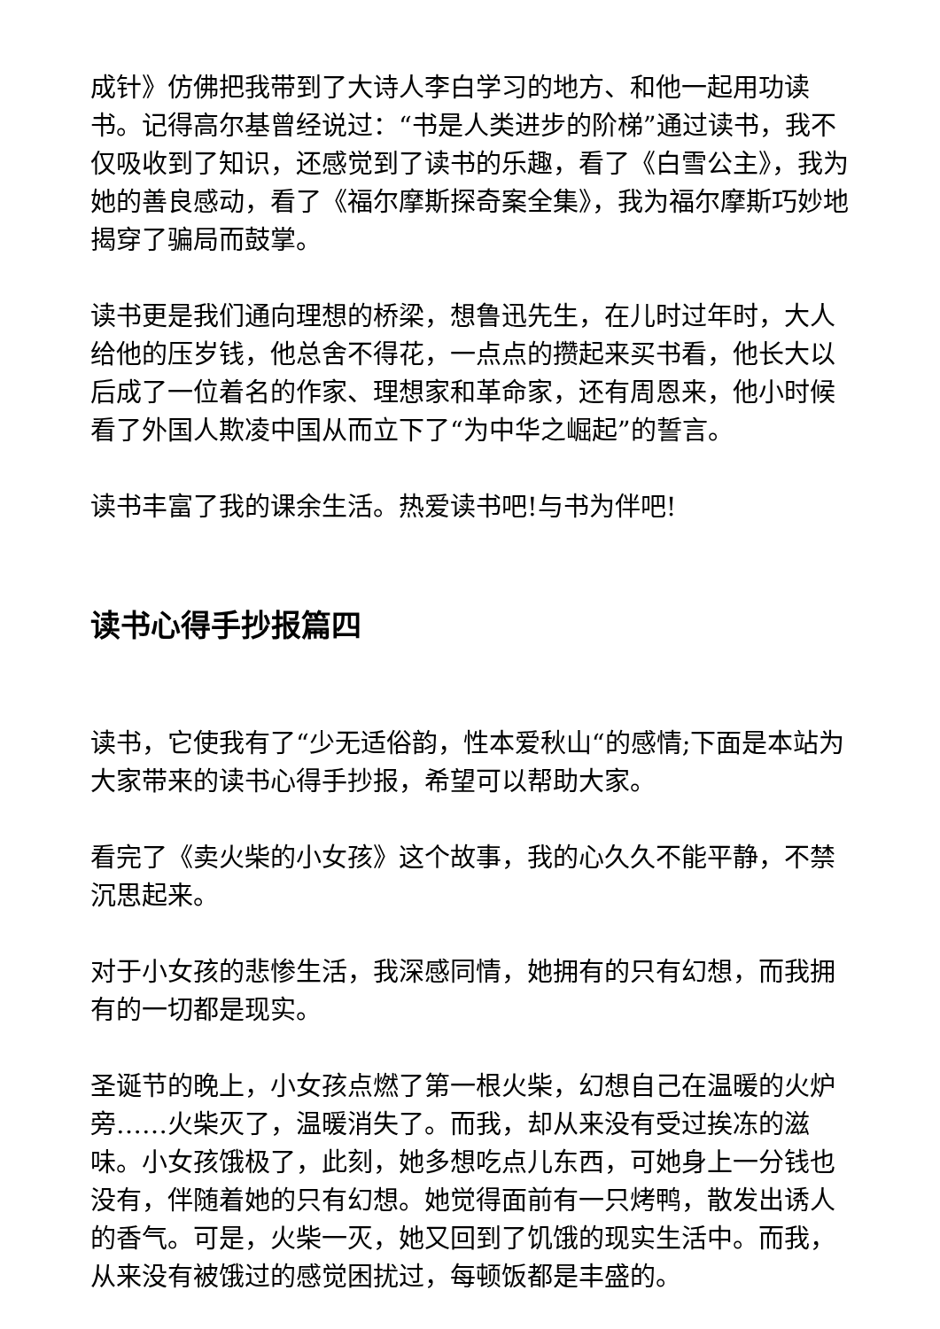成针》仿佛把我带到了大诗人李白学习的地方、和他一起用功读书。记得高尔基曾经说过：“书是人类进步的阶梯”通过读书，我不仅吸收到了知识，还感觉到了读书的乐趣，看了《白雪公主》，我为她的善良感动，看了《福尔摩斯探奇案全集》，我为福尔摩斯巧妙地揭穿了骗局而鼓掌。
读书更是我们通向理想的桥梁，想鲁迅先生，在儿时过年时，大人给他的压岁钱，他总舍不得花，一点点的攒起来买书看，他长大以后成了一位着名的作家、理想家和革命家，还有周恩来，他小时候看了外国人欺凌中国从而立下了“为中华之崛起”的誓言。
读书丰富了我的课余生活。热爱读书吧!与书为伴吧!
读书心得手抄报篇四
读书，它使我有了“少无适俗韵，性本爱秋山“的感情;下面是本站为大家带来的读书心得手抄报，希望可以帮助大家。
看完了《卖火柴的小女孩》这个故事，我的心久久不能平静，不禁沉思起来。
对于小女孩的悲惨生活，我深感同情，她拥有的只有幻想，而我拥有的一切都是现实。
圣诞节的晚上，小女孩点燃了第一根火柴，幻想自己在温暖的火炉旁……火柴灭了，温暖消失了。而我，却从来没有受过挨冻的滋味。小女孩饿极了，此刻，她多想吃点儿东西，可她身上一分钱也没有，伴随着她的只有幻想。她觉得面前有一只烤鸭，散发出诱人的香气。可是，火柴一灭，她又回到了饥饿的现实生活中。而我，从来没有被饿过的感觉困扰过，每顿饭都是丰盛的。